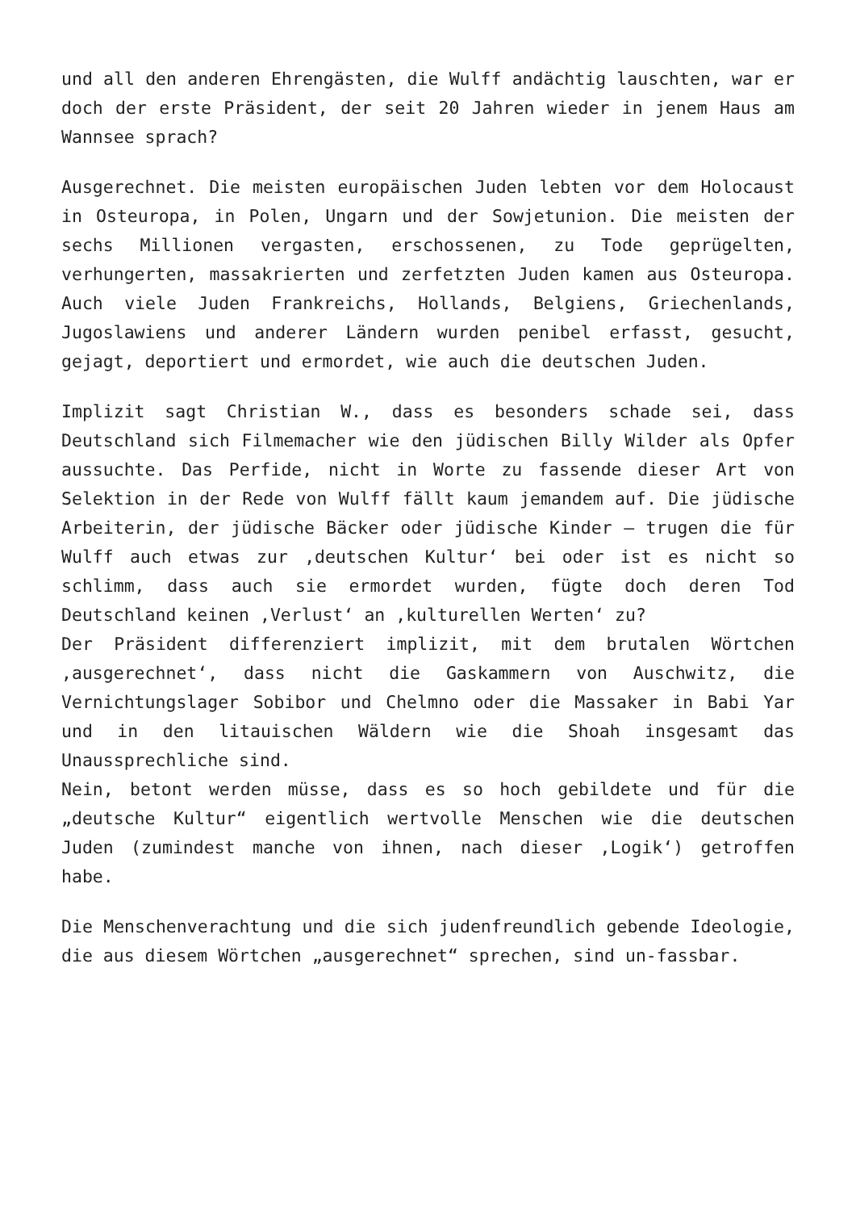und all den anderen Ehrengästen, die Wulff andächtig lauschten, war er doch der erste Präsident, der seit 20 Jahren wieder in jenem Haus am Wannsee sprach?
Ausgerechnet. Die meisten europäischen Juden lebten vor dem Holocaust in Osteuropa, in Polen, Ungarn und der Sowjetunion. Die meisten der sechs Millionen vergasten, erschossenen, zu Tode geprügelten, verhungerten, massakrierten und zerfetzten Juden kamen aus Osteuropa. Auch viele Juden Frankreichs, Hollands, Belgiens, Griechenlands, Jugoslawiens und anderer Ländern wurden penibel erfasst, gesucht, gejagt, deportiert und ermordet, wie auch die deutschen Juden.
Implizit sagt Christian W., dass es besonders schade sei, dass Deutschland sich Filmemacher wie den jüdischen Billy Wilder als Opfer aussuchte. Das Perfide, nicht in Worte zu fassende dieser Art von Selektion in der Rede von Wulff fällt kaum jemandem auf. Die jüdische Arbeiterin, der jüdische Bäcker oder jüdische Kinder – trugen die für Wulff auch etwas zur ‚deutschen Kultur‘ bei oder ist es nicht so schlimm, dass auch sie ermordet wurden, fügte doch deren Tod Deutschland keinen ‚Verlust‘ an ‚kulturellen Werten‘ zu?
Der Präsident differenziert implizit, mit dem brutalen Wörtchen ‚ausgerechnet‘, dass nicht die Gaskammern von Auschwitz, die Vernichtungslager Sobibor und Chelmno oder die Massaker in Babi Yar und in den litauischen Wäldern wie die Shoah insgesamt das Unaussprechliche sind.
Nein, betont werden müsse, dass es so hoch gebildete und für die „deutsche Kultur“ eigentlich wertvolle Menschen wie die deutschen Juden (zumindest manche von ihnen, nach dieser ‚Logik‘) getroffen habe.
Die Menschenverachtung und die sich judenfreundlich gebende Ideologie, die aus diesem Wörtchen „ausgerechnet“ sprechen, sind un-fassbar.